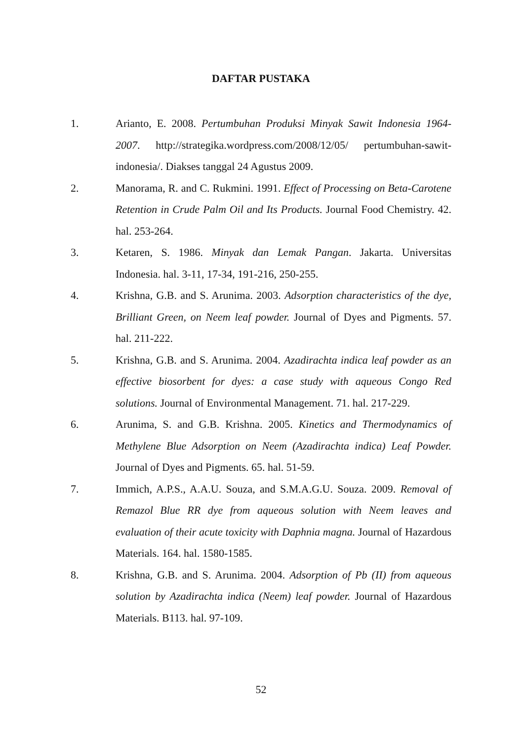DAFTAR PUSTAKA
1. Arianto, E. 2008. Pertumbuhan Produksi Minyak Sawit Indonesia 1964-2007. http://strategika.wordpress.com/2008/12/05/ pertumbuhan-sawit-indonesia/. Diakses tanggal 24 Agustus 2009.
2. Manorama, R. and C. Rukmini. 1991. Effect of Processing on Beta-Carotene Retention in Crude Palm Oil and Its Products. Journal Food Chemistry. 42. hal. 253-264.
3. Ketaren, S. 1986. Minyak dan Lemak Pangan. Jakarta. Universitas Indonesia. hal. 3-11, 17-34, 191-216, 250-255.
4. Krishna, G.B. and S. Arunima. 2003. Adsorption characteristics of the dye, Brilliant Green, on Neem leaf powder. Journal of Dyes and Pigments. 57. hal. 211-222.
5. Krishna, G.B. and S. Arunima. 2004. Azadirachta indica leaf powder as an effective biosorbent for dyes: a case study with aqueous Congo Red solutions. Journal of Environmental Management. 71. hal. 217-229.
6. Arunima, S. and G.B. Krishna. 2005. Kinetics and Thermodynamics of Methylene Blue Adsorption on Neem (Azadirachta indica) Leaf Powder. Journal of Dyes and Pigments. 65. hal. 51-59.
7. Immich, A.P.S., A.A.U. Souza, and S.M.A.G.U. Souza. 2009. Removal of Remazol Blue RR dye from aqueous solution with Neem leaves and evaluation of their acute toxicity with Daphnia magna. Journal of Hazardous Materials. 164. hal. 1580-1585.
8. Krishna, G.B. and S. Arunima. 2004. Adsorption of Pb (II) from aqueous solution by Azadirachta indica (Neem) leaf powder. Journal of Hazardous Materials. B113. hal. 97-109.
52